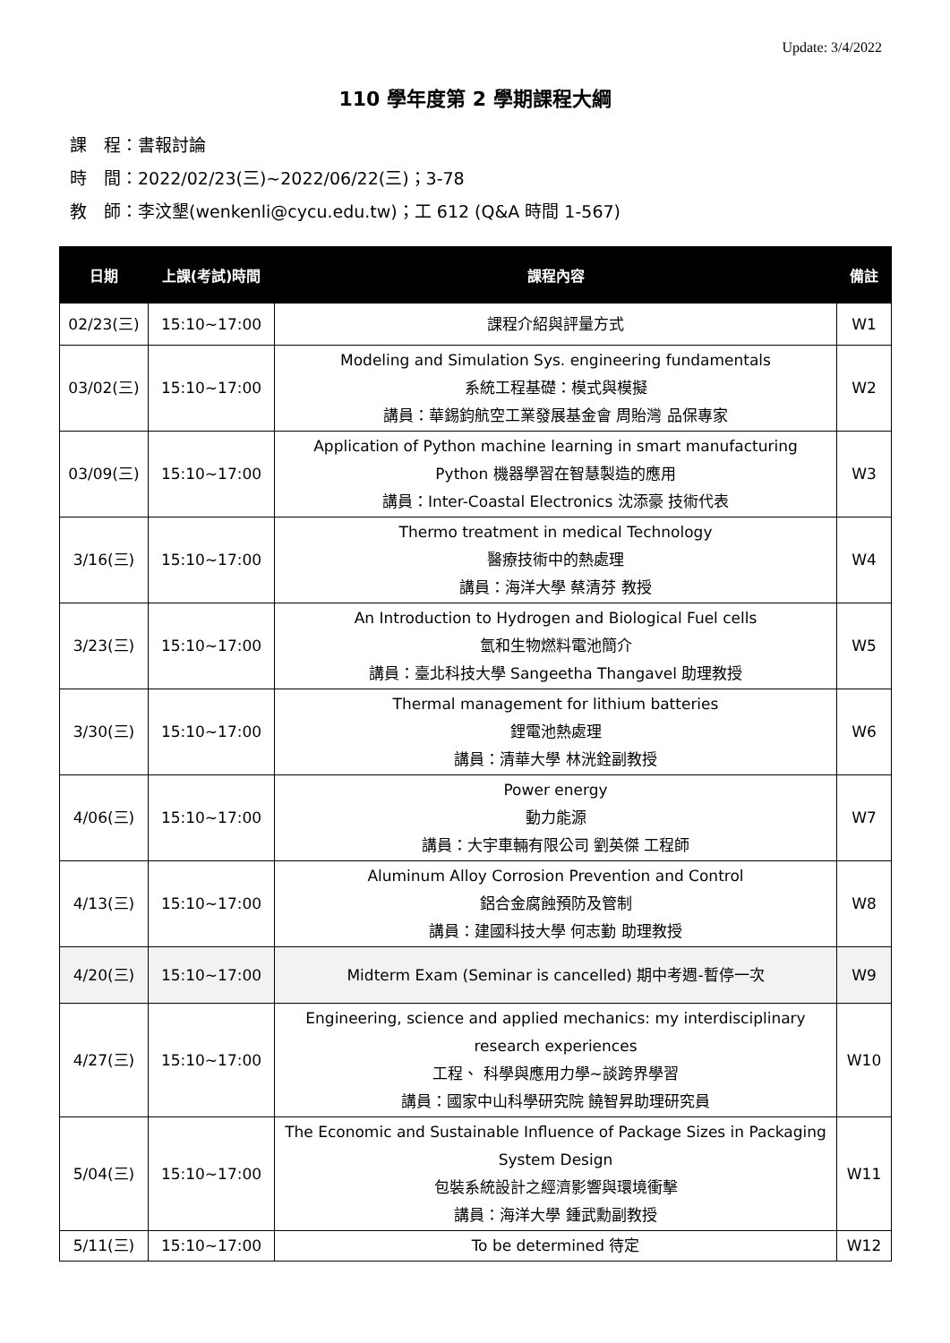Update: 3/4/2022
110 學年度第 2 學期課程大綱
課　程：書報討論
時　間：2022/02/23(三)~2022/06/22(三)；3-78
教　師：李汶墾(wenkenli@cycu.edu.tw)；工 612 (Q&A 時間 1-567)
| 日期 | 上課(考試)時間 | 課程內容 | 備註 |
| --- | --- | --- | --- |
| 02/23(三) | 15:10~17:00 | 課程介紹與評量方式 | W1 |
| 03/02(三) | 15:10~17:00 | Modeling and Simulation Sys. engineering fundamentals 系統工程基礎：模式與模擬 講員：華錫鈞航空工業發展基金會 周貽灣 品保專家 | W2 |
| 03/09(三) | 15:10~17:00 | Application of Python machine learning in smart manufacturing Python 機器學習在智慧製造的應用 講員：Inter-Coastal Electronics 沈添豪 技術代表 | W3 |
| 3/16(三) | 15:10~17:00 | Thermo treatment in medical Technology 醫療技術中的熱處理 講員：海洋大學 蔡清芬 教授 | W4 |
| 3/23(三) | 15:10~17:00 | An Introduction to Hydrogen and Biological Fuel cells 氫和生物燃料電池簡介 講員：臺北科技大學 Sangeetha Thangavel 助理教授 | W5 |
| 3/30(三) | 15:10~17:00 | Thermal management for lithium batteries 鋰電池熱處理 講員：清華大學 林洸銓副教授 | W6 |
| 4/06(三) | 15:10~17:00 | Power energy 動力能源 講員：大宇車輛有限公司 劉英傑 工程師 | W7 |
| 4/13(三) | 15:10~17:00 | Aluminum Alloy Corrosion Prevention and Control 鋁合金腐蝕預防及管制 講員：建國科技大學 何志勤 助理教授 | W8 |
| 4/20(三) | 15:10~17:00 | Midterm Exam (Seminar is cancelled) 期中考週-暫停一次 | W9 |
| 4/27(三) | 15:10~17:00 | Engineering, science and applied mechanics: my interdisciplinary research experiences 工程、 科學與應用力學~談跨界學習 講員：國家中山科學研究院 饒智昇助理研究員 | W10 |
| 5/04(三) | 15:10~17:00 | The Economic and Sustainable Influence of Package Sizes in Packaging System Design 包裝系統設計之經濟影響與環境衝擊 講員：海洋大學 鍾武勳副教授 | W11 |
| 5/11(三) | 15:10~17:00 | To be determined 待定 | W12 |